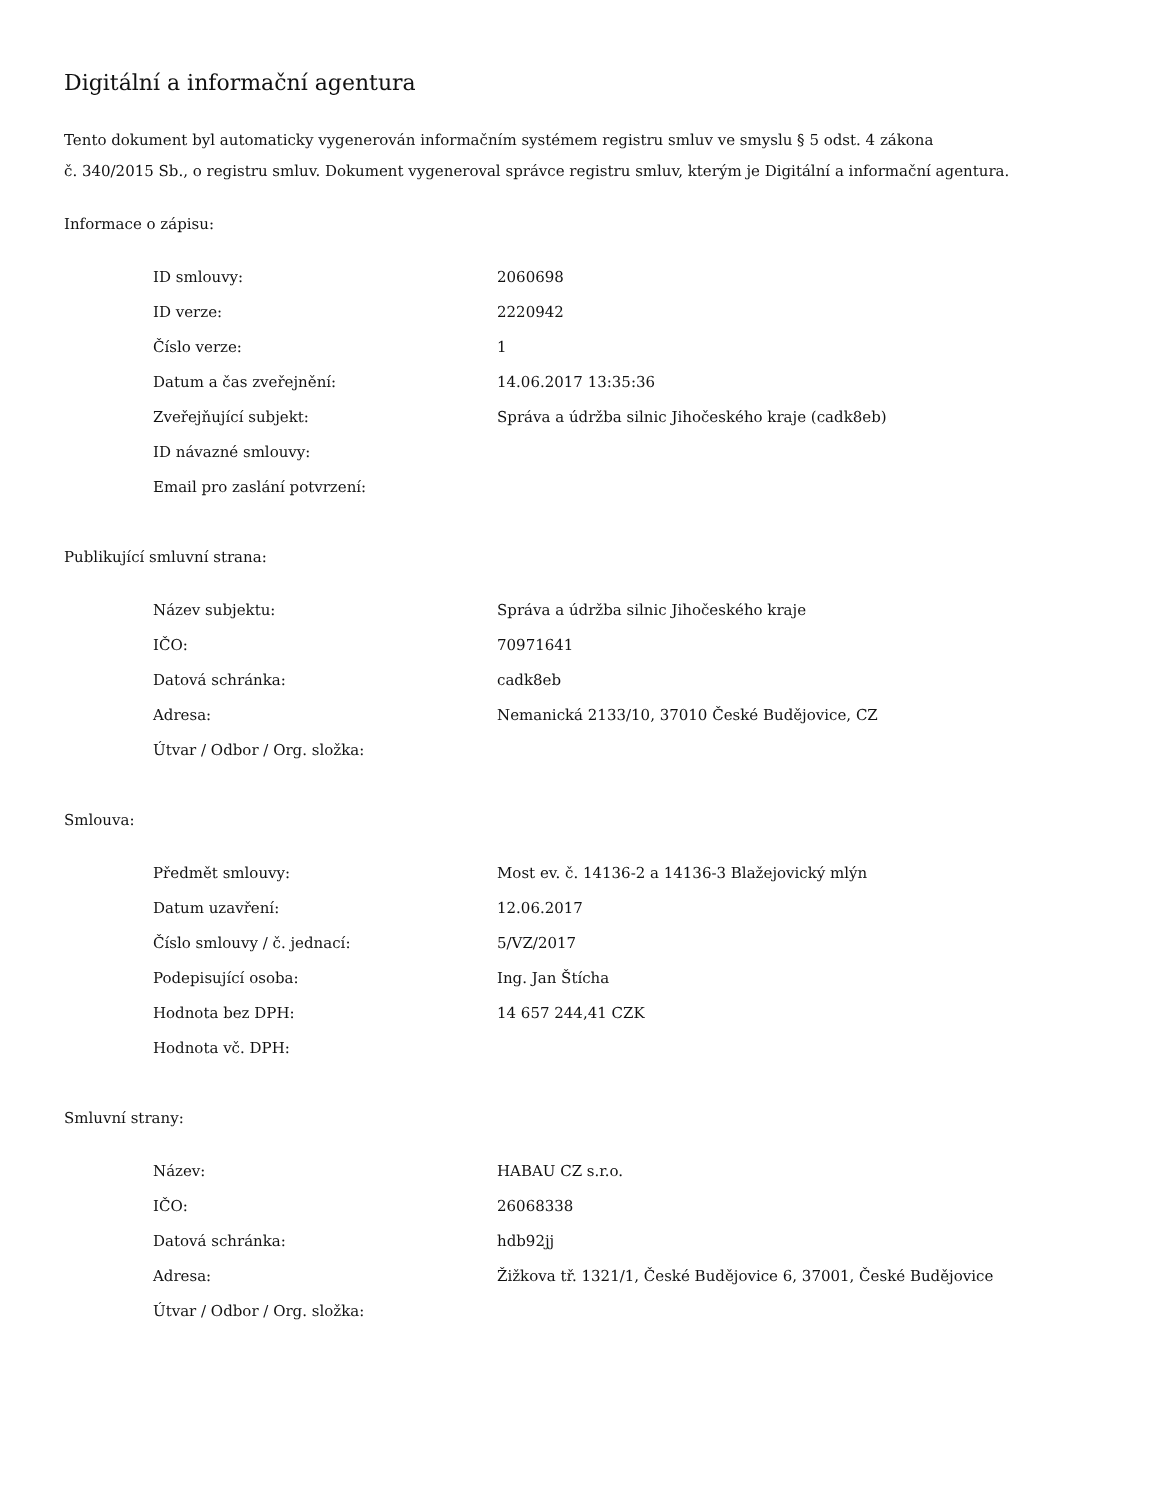Digitální a informační agentura
Tento dokument byl automaticky vygenerován informačním systémem registru smluv ve smyslu § 5 odst. 4 zákona
č. 340/2015 Sb., o registru smluv. Dokument vygeneroval správce registru smluv, kterým je Digitální a informační agentura.
Informace o zápisu:
| ID smlouvy: | 2060698 |
| ID verze: | 2220942 |
| Číslo verze: | 1 |
| Datum a čas zveřejnění: | 14.06.2017 13:35:36 |
| Zveřejňující subjekt: | Správa a údržba silnic Jihočeského kraje (cadk8eb) |
| ID návazné smlouvy: | |
| Email pro zaslání potvrzení: | |
Publikující smluvní strana:
| Název subjektu: | Správa a údržba silnic Jihočeského kraje |
| IČO: | 70971641 |
| Datová schránka: | cadk8eb |
| Adresa: | Nemanická 2133/10, 37010 České Budějovice, CZ |
| Útvar / Odbor / Org. složka: | |
Smlouva:
| Předmět smlouvy: | Most ev. č. 14136-2 a 14136-3 Blažejovický mlýn |
| Datum uzavření: | 12.06.2017 |
| Číslo smlouvy / č. jednací: | 5/VZ/2017 |
| Podepisující osoba: | Ing. Jan Štícha |
| Hodnota bez DPH: | 14 657 244,41 CZK |
| Hodnota vč. DPH: | |
Smluvní strany:
| Název: | HABAU CZ s.r.o. |
| IČO: | 26068338 |
| Datová schránka: | hdb92jj |
| Adresa: | Žižkova tř. 1321/1, České Budějovice 6, 37001, České Budějovice |
| Útvar / Odbor / Org. složka: | |